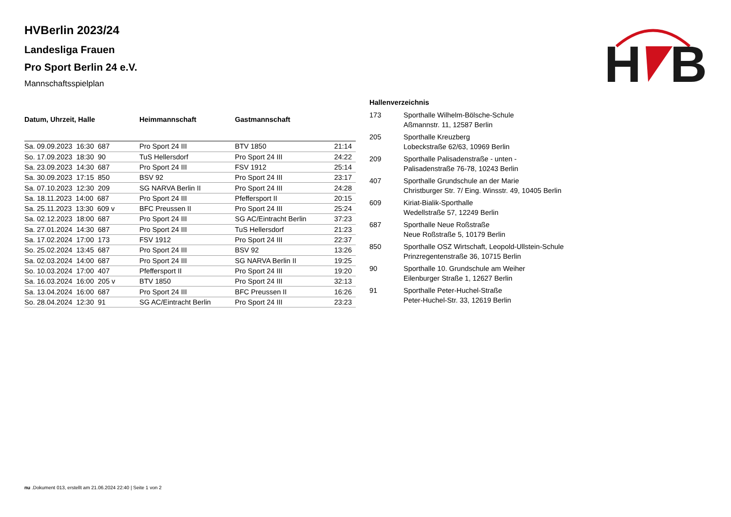HVBerlin 2023/24
Landesliga Frauen
Pro Sport Berlin 24 e.V.
Mannschaftsspielplan
H
B
| Datum, Uhrzeit, Halle | Heimmannschaft | Gastmannschaft | |
| --- | --- | --- | --- |
| Sa. 09.09.2023 16:30 687 | Pro Sport 24 III | BTV 1850 | 21:14 |
| So. 17.09.2023 18:30 90 | TuS Hellersdorf | Pro Sport 24 III | 24:22 |
| Sa. 23.09.2023 14:30 687 | Pro Sport 24 III | FSV 1912 | 25:14 |
| Sa. 30.09.2023 17:15 850 | BSV 92 | Pro Sport 24 III | 23:17 |
| Sa. 07.10.2023 12:30 209 | SG NARVA Berlin II | Pro Sport 24 III | 24:28 |
| Sa. 18.11.2023 14:00 687 | Pro Sport 24 III | Pfeffersport II | 20:15 |
| Sa. 25.11.2023 13:30 609 v | BFC Preussen II | Pro Sport 24 III | 25:24 |
| Sa. 02.12.2023 18:00 687 | Pro Sport 24 III | SG AC/Eintracht Berlin | 37:23 |
| Sa. 27.01.2024 14:30 687 | Pro Sport 24 III | TuS Hellersdorf | 21:23 |
| Sa. 17.02.2024 17:00 173 | FSV 1912 | Pro Sport 24 III | 22:37 |
| So. 25.02.2024 13:45 687 | Pro Sport 24 III | BSV 92 | 13:26 |
| Sa. 02.03.2024 14:00 687 | Pro Sport 24 III | SG NARVA Berlin II | 19:25 |
| So. 10.03.2024 17:00 407 | Pfeffersport II | Pro Sport 24 III | 19:20 |
| Sa. 16.03.2024 16:00 205 v | BTV 1850 | Pro Sport 24 III | 32:13 |
| Sa. 13.04.2024 16:00 687 | Pro Sport 24 III | BFC Preussen II | 16:26 |
| So. 28.04.2024 12:30 91 | SG AC/Eintracht Berlin | Pro Sport 24 III | 23:23 |
Hallenverzeichnis
| 173 | Sporthalle Wilhelm-Bölsche-Schule Aßmannstr. 11, 12587 Berlin |
| 205 | Sporthalle Kreuzberg Lobeckstraße 62/63, 10969 Berlin |
| 209 | Sporthalle Palisadenstraße - unten - Palisadenstraße 76-78, 10243 Berlin |
| 407 | Sporthalle Grundschule an der Marie Christburger Str. 7/ Eing. Winsstr. 49, 10405 Berlin |
| 609 | Kiriat-Bialik-Sporthalle Wedellstraße 57, 12249 Berlin |
| 687 | Sporthalle Neue Roßstraße Neue Roßstraße 5, 10179 Berlin |
| 850 | Sporthalle OSZ Wirtschaft, Leopold-Ullstein-Schule Prinzregentenstraße 36, 10715 Berlin |
| 90 | Sporthalle 10. Grundschule am Weiher Eilenburger Straße 1, 12627 Berlin |
| 91 | Sporthalle Peter-Huchel-Straße Peter-Huchel-Str. 33, 12619 Berlin |
nu .Dokument 013, erstellt am 21.06.2024 22:40 | Seite 1 von 2